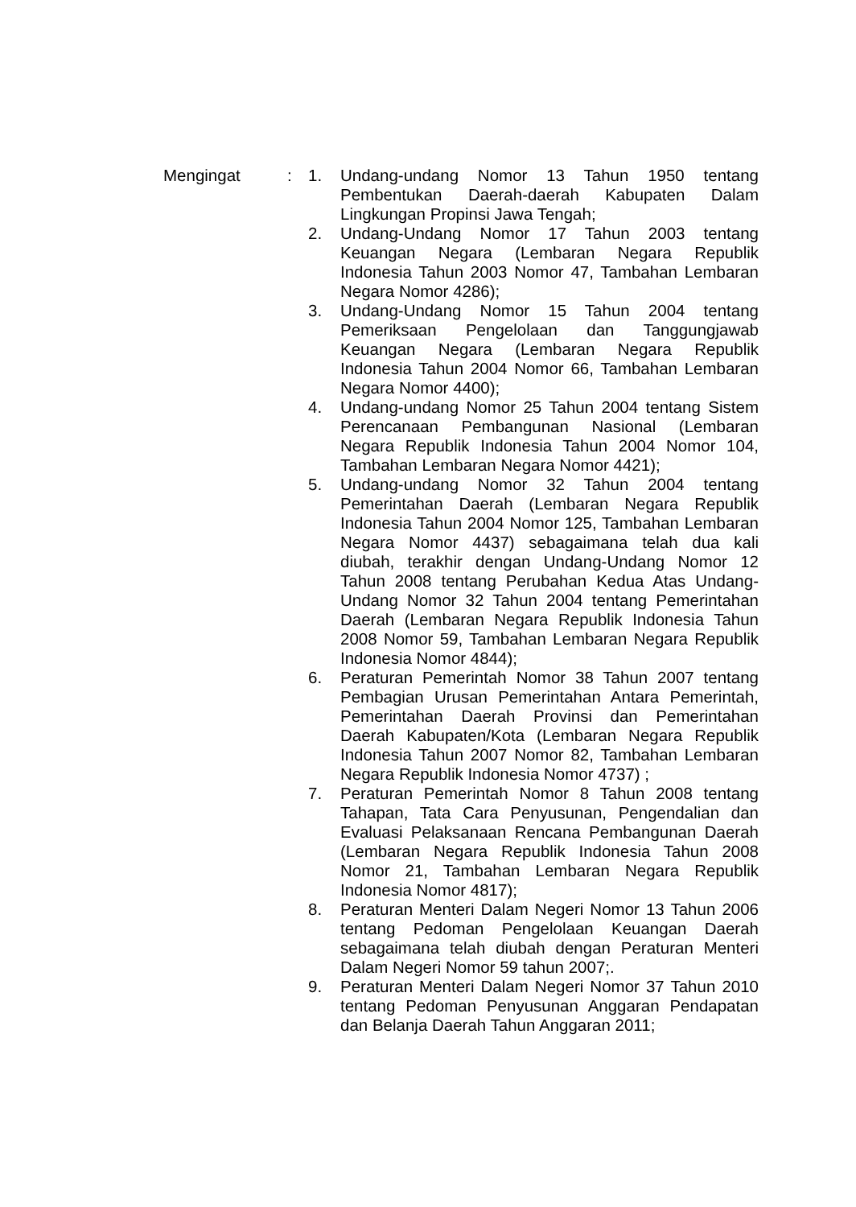| Mengingat | : | 1. | Undang-undang Nomor 13 Tahun 1950 tentang Pembentukan Daerah-daerah Kabupaten Dalam Lingkungan Propinsi Jawa Tengah; |
| | | 2. | Undang-Undang Nomor 17 Tahun 2003 tentang Keuangan Negara (Lembaran Negara Republik Indonesia Tahun 2003 Nomor 47, Tambahan Lembaran Negara Nomor 4286); |
| | | 3. | Undang-Undang Nomor 15 Tahun 2004 tentang Pemeriksaan Pengelolaan dan Tanggungjawab Keuangan Negara (Lembaran Negara Republik Indonesia Tahun 2004 Nomor 66, Tambahan Lembaran Negara Nomor 4400); |
| | | 4. | Undang-undang Nomor 25 Tahun 2004 tentang Sistem Perencanaan Pembangunan Nasional (Lembaran Negara Republik Indonesia Tahun 2004 Nomor 104, Tambahan Lembaran Negara Nomor 4421); |
| | | 5. | Undang-undang Nomor 32 Tahun 2004 tentang Pemerintahan Daerah (Lembaran Negara Republik Indonesia Tahun 2004 Nomor 125, Tambahan Lembaran Negara Nomor 4437) sebagaimana telah dua kali diubah, terakhir dengan Undang-Undang Nomor 12 Tahun 2008 tentang Perubahan Kedua Atas Undang-Undang Nomor 32 Tahun 2004 tentang Pemerintahan Daerah (Lembaran Negara Republik Indonesia Tahun 2008 Nomor 59, Tambahan Lembaran Negara Republik Indonesia Nomor 4844); |
| | | 6. | Peraturan Pemerintah Nomor 38 Tahun 2007 tentang Pembagian Urusan Pemerintahan Antara Pemerintah, Pemerintahan Daerah Provinsi dan Pemerintahan Daerah Kabupaten/Kota (Lembaran Negara Republik Indonesia Tahun 2007 Nomor 82, Tambahan Lembaran Negara Republik Indonesia Nomor 4737) ; |
| | | 7. | Peraturan Pemerintah Nomor 8 Tahun 2008 tentang Tahapan, Tata Cara Penyusunan, Pengendalian dan Evaluasi Pelaksanaan Rencana Pembangunan Daerah (Lembaran Negara Republik Indonesia Tahun 2008 Nomor 21, Tambahan Lembaran Negara Republik Indonesia Nomor 4817); |
| | | 8. | Peraturan Menteri Dalam Negeri Nomor 13 Tahun 2006 tentang Pedoman Pengelolaan Keuangan Daerah sebagaimana telah diubah dengan Peraturan Menteri Dalam Negeri Nomor 59 tahun 2007;. |
| | | 9. | Peraturan Menteri Dalam Negeri Nomor 37 Tahun 2010 tentang Pedoman Penyusunan Anggaran Pendapatan dan Belanja Daerah Tahun Anggaran 2011; |